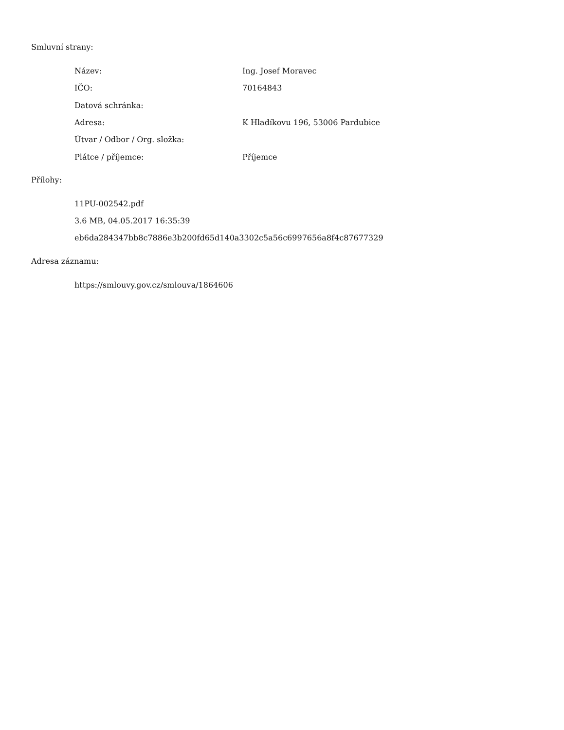Smluvní strany:
| Název: | Ing. Josef Moravec |
| IČO: | 70164843 |
| Datová schránka: | |
| Adresa: | K Hladíkovu 196, 53006 Pardubice |
| Útvar / Odbor / Org. složka: | |
| Plátce / příjemce: | Příjemce |
Přílohy:
11PU-002542.pdf
3.6 MB, 04.05.2017 16:35:39
eb6da284347bb8c7886e3b200fd65d140a3302c5a56c6997656a8f4c87677329
Adresa záznamu:
https://smlouvy.gov.cz/smlouva/1864606